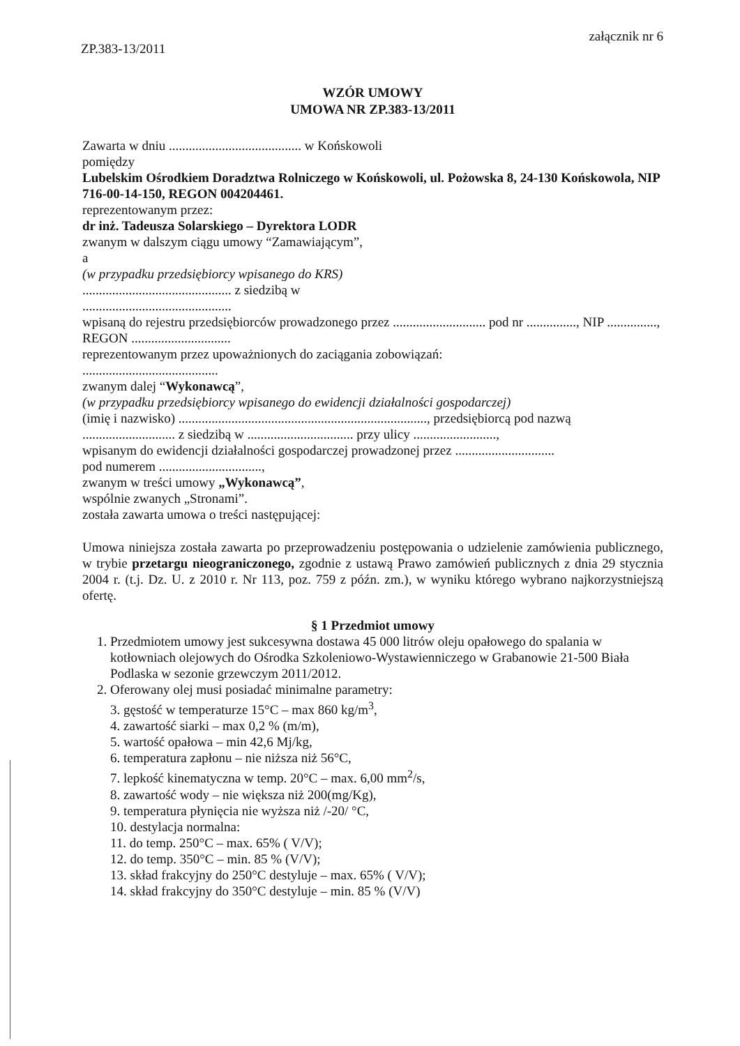ZP.383-13/2011 załącznik nr 6
WZÓR UMOWY
UMOWA NR ZP.383-13/2011
Zawarta w dniu ........................................ w Końskowoli
pomiędzy
Lubelskim Ośrodkiem Doradztwa Rolniczego w Końskowoli, ul. Pożowska 8, 24-130 Końskowola, NIP 716-00-14-150, REGON 004204461.
reprezentowanym przez:
dr inż. Tadeusza Solarskiego – Dyrektora LODR
zwanym w dalszym ciągu umowy “Zamawiającym”,
a
(w przypadku przedsiębiorcy wpisanego do KRS)
............................................. z siedzibą w
.............................................
wpisaną do rejestru przedsiębiorców prowadzonego przez ............................ pod nr ..............., NIP ..............., REGON ..............................
reprezentowanym przez upoważnionych do zaciągania zobowiązań:
.........................................
zwanym dalej “Wykonawcą”,
(w przypadku przedsiębiorcy wpisanego do ewidencji działalności gospodarczej)
(imię i nazwisko) ..........................................................................., przedsiębiorcą pod nazwą ............................ z siedzibą w ................................ przy ulicy .........................,
wpisanym do ewidencji działalności gospodarczej prowadzonej przez ..............................
pod numerem ...............................,
zwanym w treści umowy „Wykonawcą”,
wspólnie zwanych „Stronami”.
została zawarta umowa o treści następującej:
Umowa niniejsza została zawarta po przeprowadzeniu postępowania o udzielenie zamówienia publicznego, w trybie przetargu nieograniczonego, zgodnie z ustawą Prawo zamówień publicznych z dnia 29 stycznia 2004 r. (t.j. Dz. U. z 2010 r. Nr 113, poz. 759 z późn. zm.), w wyniku którego wybrano najkorzystniejszą ofertę.
§ 1 Przedmiot umowy
1. Przedmiotem umowy jest sukcesywna dostawa 45 000 litrów oleju opałowego do spalania w kotłowniach olejowych do Ośrodka Szkoleniowo-Wystawienniczego w Grabanowie 21-500 Biała Podlaska w sezonie grzewczym 2011/2012.
2. Oferowany olej musi posiadać minimalne parametry:
3. gęstość w temperaturze 15°C – max 860 kg/m<sup>3</sup>,
4. zawartość siarki – max 0,2 % (m/m),
5. wartość opałowa – min 42,6 Mj/kg,
6. temperatura zapłonu – nie niższa niż 56°C,
7. lepkość kinematyczna w temp. 20°C – max. 6,00 mm<sup>2</sup>/s,
8. zawartość wody – nie większa niż 200(mg/Kg),
9. temperatura płynięcia nie wyższa niż /-20/ °C,
10. destylacja normalna:
11. do temp. 250°C – max. 65% ( V/V);
12. do temp. 350°C – min. 85 % (V/V);
13. skład frakcyjny do 250°C destyluje – max. 65% ( V/V);
14. skład frakcyjny do 350°C destyluje – min. 85 % (V/V)